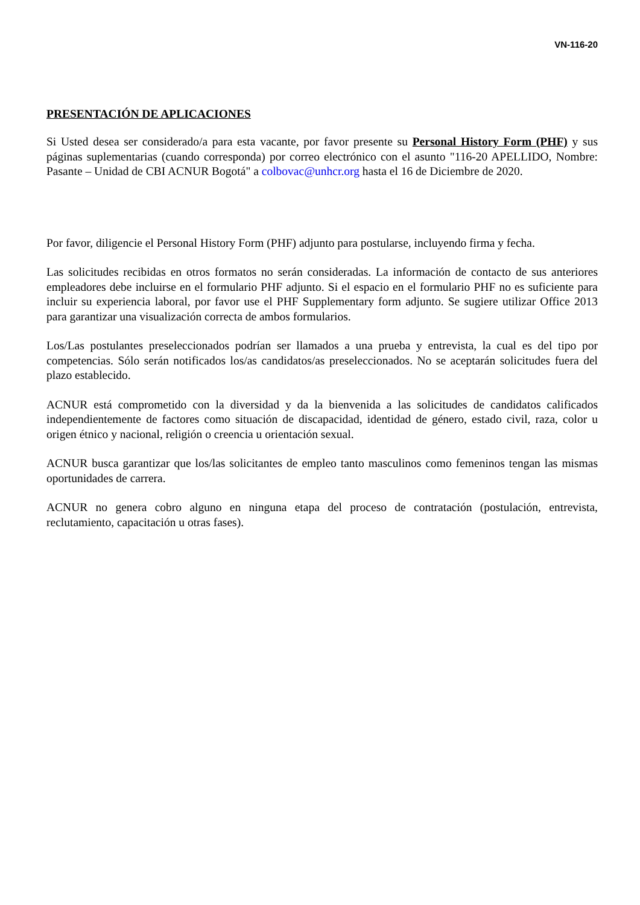VN-116-20
PRESENTACIÓN DE APLICACIONES
Si Usted desea ser considerado/a para esta vacante, por favor presente su Personal History Form (PHF) y sus páginas suplementarias (cuando corresponda) por correo electrónico con el asunto "116-20 APELLIDO, Nombre: Pasante – Unidad de CBI ACNUR Bogotá" a colbovac@unhcr.org hasta el 16 de Diciembre de 2020.
Por favor, diligencie el Personal History Form (PHF) adjunto para postularse, incluyendo firma y fecha.
Las solicitudes recibidas en otros formatos no serán consideradas. La información de contacto de sus anteriores empleadores debe incluirse en el formulario PHF adjunto. Si el espacio en el formulario PHF no es suficiente para incluir su experiencia laboral, por favor use el PHF Supplementary form adjunto. Se sugiere utilizar Office 2013 para garantizar una visualización correcta de ambos formularios.
Los/Las postulantes preseleccionados podrían ser llamados a una prueba y entrevista, la cual es del tipo por competencias. Sólo serán notificados los/as candidatos/as preseleccionados. No se aceptarán solicitudes fuera del plazo establecido.
ACNUR está comprometido con la diversidad y da la bienvenida a las solicitudes de candidatos calificados independientemente de factores como situación de discapacidad, identidad de género, estado civil, raza, color u origen étnico y nacional, religión o creencia u orientación sexual.
ACNUR busca garantizar que los/las solicitantes de empleo tanto masculinos como femeninos tengan las mismas oportunidades de carrera.
ACNUR no genera cobro alguno en ninguna etapa del proceso de contratación (postulación, entrevista, reclutamiento, capacitación u otras fases).